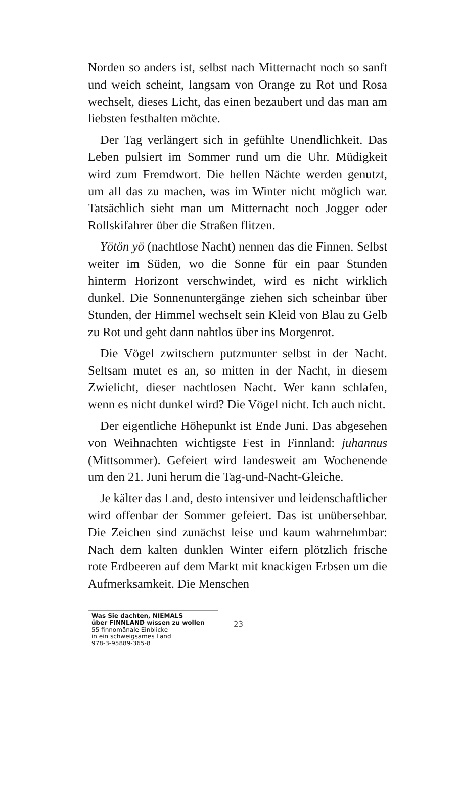Norden so anders ist, selbst nach Mitternacht noch so sanft und weich scheint, langsam von Orange zu Rot und Rosa wechselt, dieses Licht, das einen bezaubert und das man am liebsten festhalten möchte.
Der Tag verlängert sich in gefühlte Unendlichkeit. Das Leben pulsiert im Sommer rund um die Uhr. Müdigkeit wird zum Fremdwort. Die hellen Nächte werden genutzt, um all das zu machen, was im Winter nicht möglich war. Tatsächlich sieht man um Mitternacht noch Jogger oder Rollskifahrer über die Straßen flitzen.
Yötön yö (nachtlose Nacht) nennen das die Finnen. Selbst weiter im Süden, wo die Sonne für ein paar Stunden hinterm Horizont verschwindet, wird es nicht wirklich dunkel. Die Sonnenuntergänge ziehen sich scheinbar über Stunden, der Himmel wechselt sein Kleid von Blau zu Gelb zu Rot und geht dann nahtlos über ins Morgenrot.
Die Vögel zwitschern putzmunter selbst in der Nacht. Seltsam mutet es an, so mitten in der Nacht, in diesem Zwielicht, dieser nachtlosen Nacht. Wer kann schlafen, wenn es nicht dunkel wird? Die Vögel nicht. Ich auch nicht.
Der eigentliche Höhepunkt ist Ende Juni. Das abgesehen von Weihnachten wichtigste Fest in Finnland: juhannus (Mittsommer). Gefeiert wird landesweit am Wochenende um den 21. Juni herum die Tag-und-Nacht-Gleiche.
Je kälter das Land, desto intensiver und leidenschaftlicher wird offenbar der Sommer gefeiert. Das ist unübersehbar. Die Zeichen sind zunächst leise und kaum wahrnehmbar: Nach dem kalten dunklen Winter eifern plötzlich frische rote Erdbeeren auf dem Markt mit knackigen Erbsen um die Aufmerksamkeit. Die Menschen
Was Sie dachten, NIEMALS
über FINNLAND wissen zu wollen
55 finnomänale Einblicke
in ein schweigsames Land
978-3-95889-365-8
23